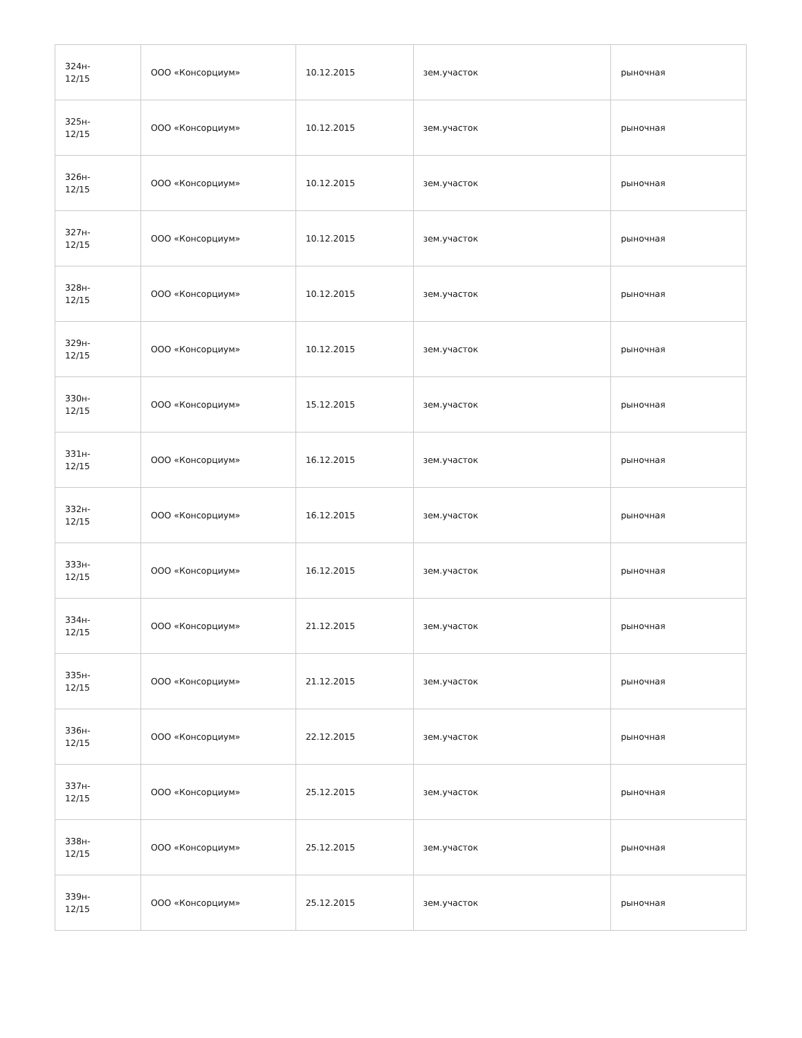| 324н- 12/15 | ООО «Консорциум» | 10.12.2015 | зем.участок | рыночная |
| 325н- 12/15 | ООО «Консорциум» | 10.12.2015 | зем.участок | рыночная |
| 326н- 12/15 | ООО «Консорциум» | 10.12.2015 | зем.участок | рыночная |
| 327н- 12/15 | ООО «Консорциум» | 10.12.2015 | зем.участок | рыночная |
| 328н- 12/15 | ООО «Консорциум» | 10.12.2015 | зем.участок | рыночная |
| 329н- 12/15 | ООО «Консорциум» | 10.12.2015 | зем.участок | рыночная |
| 330н- 12/15 | ООО «Консорциум» | 15.12.2015 | зем.участок | рыночная |
| 331н- 12/15 | ООО «Консорциум» | 16.12.2015 | зем.участок | рыночная |
| 332н- 12/15 | ООО «Консорциум» | 16.12.2015 | зем.участок | рыночная |
| 333н- 12/15 | ООО «Консорциум» | 16.12.2015 | зем.участок | рыночная |
| 334н- 12/15 | ООО «Консорциум» | 21.12.2015 | зем.участок | рыночная |
| 335н- 12/15 | ООО «Консорциум» | 21.12.2015 | зем.участок | рыночная |
| 336н- 12/15 | ООО «Консорциум» | 22.12.2015 | зем.участок | рыночная |
| 337н- 12/15 | ООО «Консорциум» | 25.12.2015 | зем.участок | рыночная |
| 338н- 12/15 | ООО «Консорциум» | 25.12.2015 | зем.участок | рыночная |
| 339н- 12/15 | ООО «Консорциум» | 25.12.2015 | зем.участок | рыночная |